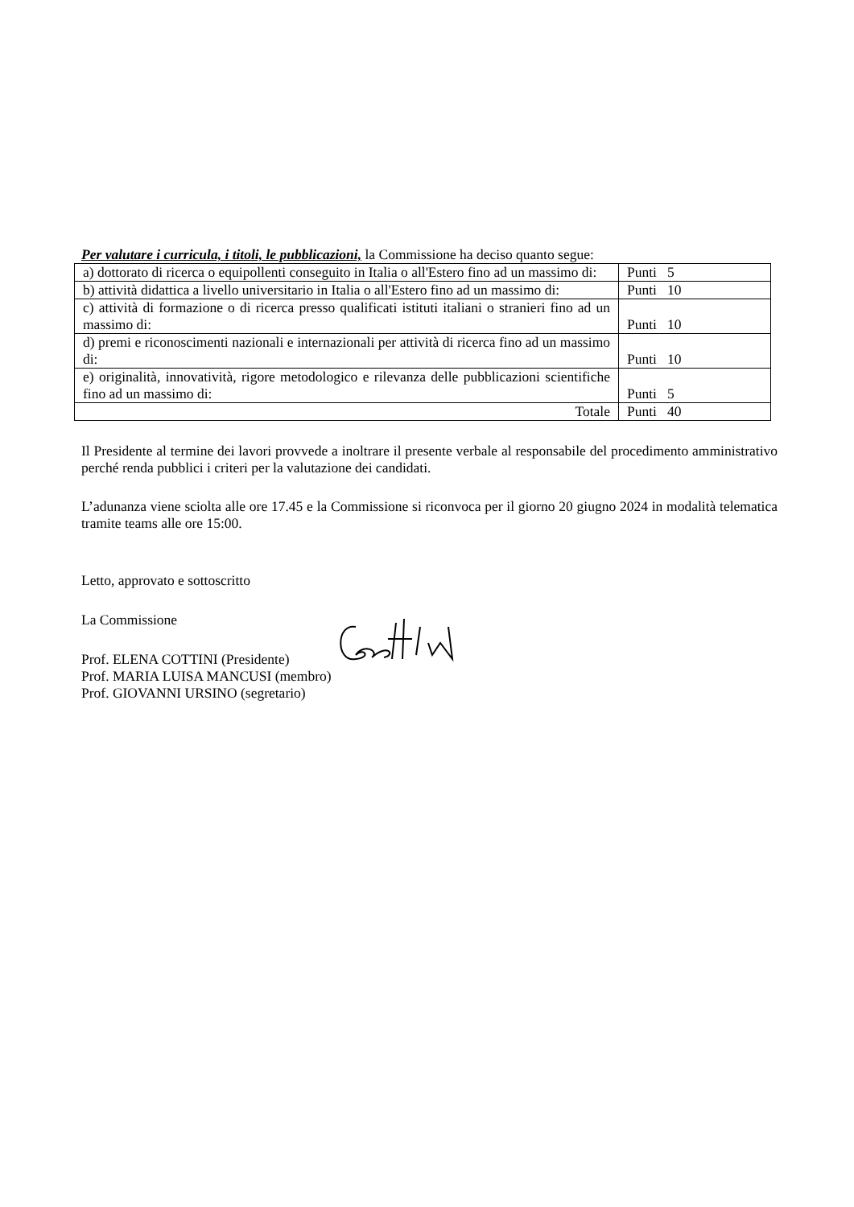Per valutare i curricula, i titoli, le pubblicazioni, la Commissione ha deciso quanto segue:
| a) dottorato di ricerca o equipollenti conseguito in Italia o all'Estero fino ad un massimo di: | Punti 5 |
| b) attività didattica a livello universitario in Italia o all'Estero fino ad un massimo di: | Punti 10 |
| c) attività di formazione o di ricerca presso qualificati istituti italiani o stranieri fino ad un massimo di: | Punti 10 |
| d) premi e riconoscimenti nazionali e internazionali per attività di ricerca fino ad un massimo di: | Punti 10 |
| e) originalità, innovatività, rigore metodologico e rilevanza delle pubblicazioni scientifiche fino ad un massimo di: | Punti 5 |
| Totale | Punti 40 |
Il Presidente al termine dei lavori provvede a inoltrare il presente verbale al responsabile del procedimento amministrativo perché renda pubblici i criteri per la valutazione dei candidati.
L’adunanza viene sciolta alle ore 17.45 e la Commissione si riconvoca per il giorno 20 giugno 2024 in modalità telematica tramite teams alle ore 15:00.
Letto, approvato e sottoscritto
La Commissione
Prof. ELENA COTTINI (Presidente)
Prof. MARIA LUISA MANCUSI (membro)
Prof. GIOVANNI URSINO (segretario)